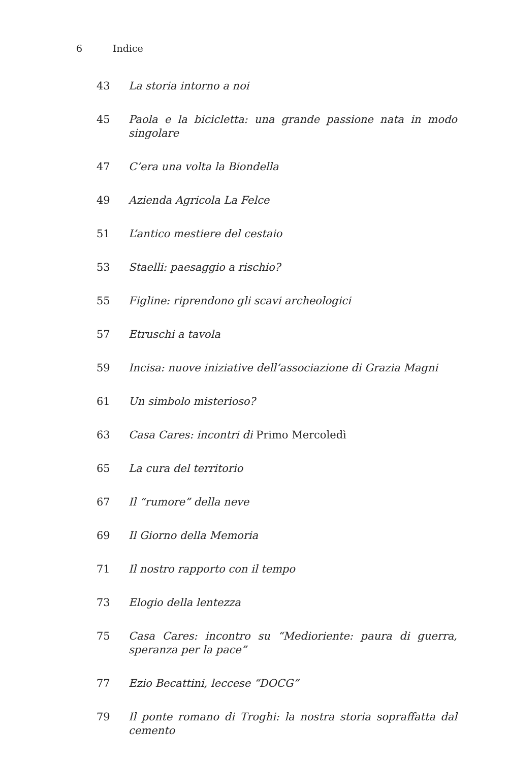6 Indice
43 La storia intorno a noi
45 Paola e la bicicletta: una grande passione nata in modo singolare
47 C’era una volta la Biondella
49 Azienda Agricola La Felce
51 L’antico mestiere del cestaio
53 Staelli: paesaggio a rischio?
55 Figline: riprendono gli scavi archeologici
57 Etruschi a tavola
59 Incisa: nuove iniziative dell’associazione di Grazia Magni
61 Un simbolo misterioso?
63 Casa Cares: incontri di Primo Mercoledì
65 La cura del territorio
67 Il “rumore” della neve
69 Il Giorno della Memoria
71 Il nostro rapporto con il tempo
73 Elogio della lentezza
75 Casa Cares: incontro su “Medioriente: paura di guerra, speranza per la pace”
77 Ezio Becattini, leccese “DOCG”
79 Il ponte romano di Troghi: la nostra storia sopraffatta dal cemento